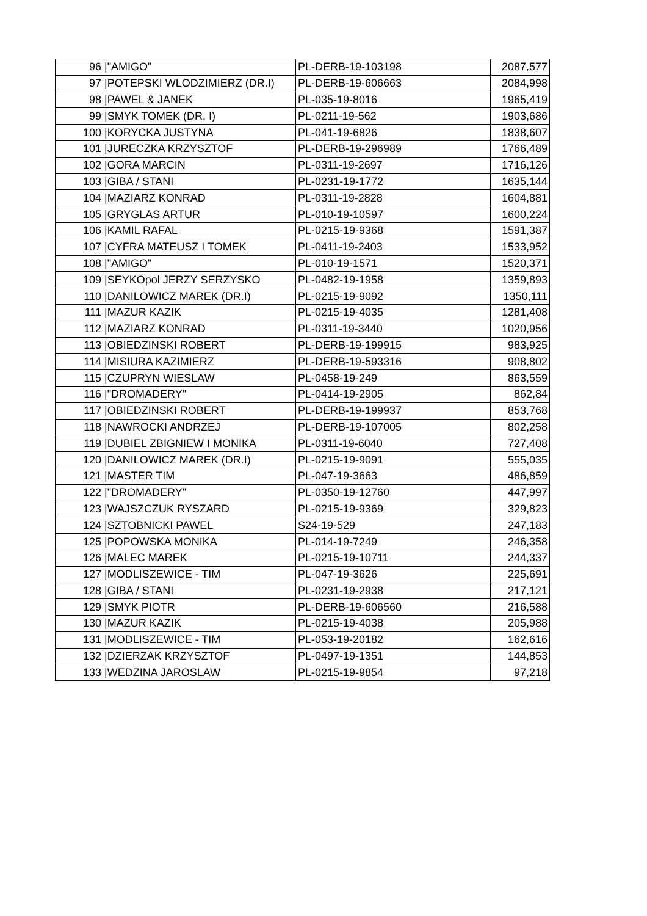| 96 | /"AMIGO" | PL-DERB-19-103198 | 2087,577 |
| 97 | /POTEPSKI WLODZIMIERZ (DR.I) | PL-DERB-19-606663 | 2084,998 |
| 98 | /PAWEL & JANEK | PL-035-19-8016 | 1965,419 |
| 99 | /SMYK TOMEK (DR. I) | PL-0211-19-562 | 1903,686 |
| 100 | /KORYCKA JUSTYNA | PL-041-19-6826 | 1838,607 |
| 101 | /JURECZKA KRZYSZTOF | PL-DERB-19-296989 | 1766,489 |
| 102 | /GORA MARCIN | PL-0311-19-2697 | 1716,126 |
| 103 | /GIBA / STANI | PL-0231-19-1772 | 1635,144 |
| 104 | /MAZIARZ KONRAD | PL-0311-19-2828 | 1604,881 |
| 105 | /GRYGLAS ARTUR | PL-010-19-10597 | 1600,224 |
| 106 | /KAMIL RAFAL | PL-0215-19-9368 | 1591,387 |
| 107 | /CYFRA MATEUSZ I TOMEK | PL-0411-19-2403 | 1533,952 |
| 108 | /"AMIGO" | PL-010-19-1571 | 1520,371 |
| 109 | /SEYKOpol JERZY SERZYSKO | PL-0482-19-1958 | 1359,893 |
| 110 | /DANILOWICZ MAREK (DR.I) | PL-0215-19-9092 | 1350,111 |
| 111 | /MAZUR KAZIK | PL-0215-19-4035 | 1281,408 |
| 112 | /MAZIARZ KONRAD | PL-0311-19-3440 | 1020,956 |
| 113 | /OBIEDZINSKI ROBERT | PL-DERB-19-199915 | 983,925 |
| 114 | /MISIURA KAZIMIERZ | PL-DERB-19-593316 | 908,802 |
| 115 | /CZUPRYN WIESLAW | PL-0458-19-249 | 863,559 |
| 116 | /"DROMADERY" | PL-0414-19-2905 | 862,84 |
| 117 | /OBIEDZINSKI ROBERT | PL-DERB-19-199937 | 853,768 |
| 118 | /NAWROCKI ANDRZEJ | PL-DERB-19-107005 | 802,258 |
| 119 | /DUBIEL ZBIGNIEW I MONIKA | PL-0311-19-6040 | 727,408 |
| 120 | /DANILOWICZ MAREK (DR.I) | PL-0215-19-9091 | 555,035 |
| 121 | /MASTER TIM | PL-047-19-3663 | 486,859 |
| 122 | /"DROMADERY" | PL-0350-19-12760 | 447,997 |
| 123 | /WAJSZCZUK RYSZARD | PL-0215-19-9369 | 329,823 |
| 124 | /SZTOBNICKI PAWEL | S24-19-529 | 247,183 |
| 125 | /POPOWSKA MONIKA | PL-014-19-7249 | 246,358 |
| 126 | /MALEC MAREK | PL-0215-19-10711 | 244,337 |
| 127 | /MODLISZEWICE - TIM | PL-047-19-3626 | 225,691 |
| 128 | /GIBA / STANI | PL-0231-19-2938 | 217,121 |
| 129 | /SMYK PIOTR | PL-DERB-19-606560 | 216,588 |
| 130 | /MAZUR KAZIK | PL-0215-19-4038 | 205,988 |
| 131 | /MODLISZEWICE - TIM | PL-053-19-20182 | 162,616 |
| 132 | /DZIERZAK KRZYSZTOF | PL-0497-19-1351 | 144,853 |
| 133 | /WEDZINA JAROSLAW | PL-0215-19-9854 | 97,218 |